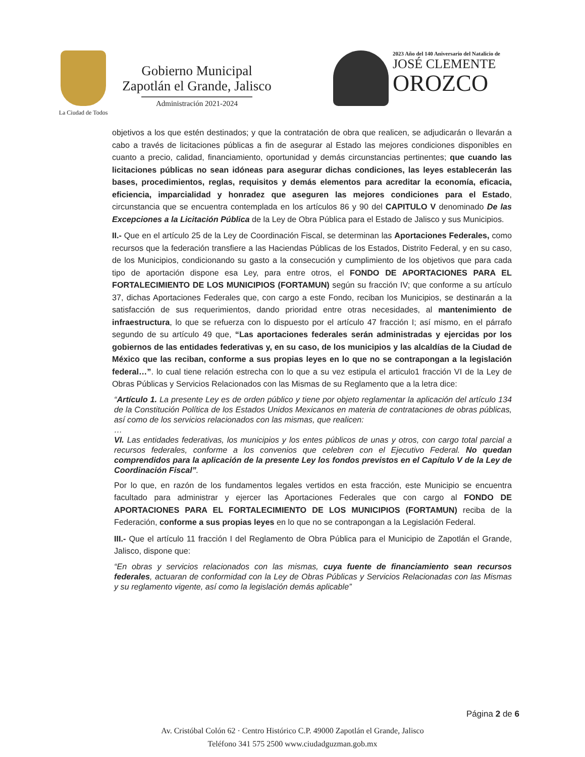La Ciudad de Todos
Gobierno Municipal
Zapotlán el Grande, Jalisco
Administración 2021-2024
2023 Año del 140 Aniversario del Natalicio de
JOSÉ CLEMENTE
OROZCO
objetivos a los que estén destinados; y que la contratación de obra que realicen, se adjudicarán o llevarán a cabo a través de licitaciones públicas a fin de asegurar al Estado las mejores condiciones disponibles en cuanto a precio, calidad, financiamiento, oportunidad y demás circunstancias pertinentes; que cuando las licitaciones públicas no sean idóneas para asegurar dichas condiciones, las leyes establecerán las bases, procedimientos, reglas, requisitos y demás elementos para acreditar la economía, eficacia, eficiencia, imparcialidad y honradez que aseguren las mejores condiciones para el Estado, circunstancia que se encuentra contemplada en los artículos 86 y 90 del CAPITULO V denominado De las Excepciones a la Licitación Pública de la Ley de Obra Pública para el Estado de Jalisco y sus Municipios.
II.- Que en el artículo 25 de la Ley de Coordinación Fiscal, se determinan las Aportaciones Federales, como recursos que la federación transfiere a las Haciendas Públicas de los Estados, Distrito Federal, y en su caso, de los Municipios, condicionando su gasto a la consecución y cumplimiento de los objetivos que para cada tipo de aportación dispone esa Ley, para entre otros, el FONDO DE APORTACIONES PARA EL FORTALECIMIENTO DE LOS MUNICIPIOS (FORTAMUN) según su fracción IV; que conforme a su artículo 37, dichas Aportaciones Federales que, con cargo a este Fondo, reciban los Municipios, se destinarán a la satisfacción de sus requerimientos, dando prioridad entre otras necesidades, al mantenimiento de infraestructura, lo que se refuerza con lo dispuesto por el artículo 47 fracción I; así mismo, en el párrafo segundo de su artículo 49 que, “Las aportaciones federales serán administradas y ejercidas por los gobiernos de las entidades federativas y, en su caso, de los municipios y las alcaldías de la Ciudad de México que las reciban, conforme a sus propias leyes en lo que no se contrapongan a la legislación federal…”. lo cual tiene relación estrecha con lo que a su vez estipula el articulo1 fracción VI de la Ley de Obras Públicas y Servicios Relacionados con las Mismas de su Reglamento que a la letra dice:
“Artículo 1. La presente Ley es de orden público y tiene por objeto reglamentar la aplicación del artículo 134 de la Constitución Política de los Estados Unidos Mexicanos en materia de contrataciones de obras públicas, así como de los servicios relacionados con las mismas, que realicen:
…
VI. Las entidades federativas, los municipios y los entes públicos de unas y otros, con cargo total parcial a recursos federales, conforme a los convenios que celebren con el Ejecutivo Federal. No quedan comprendidos para la aplicación de la presente Ley los fondos previstos en el Capítulo V de la Ley de Coordinación Fiscal”.
Por lo que, en razón de los fundamentos legales vertidos en esta fracción, este Municipio se encuentra facultado para administrar y ejercer las Aportaciones Federales que con cargo al FONDO DE APORTACIONES PARA EL FORTALECIMIENTO DE LOS MUNICIPIOS (FORTAMUN) reciba de la Federación, conforme a sus propias leyes en lo que no se contrapongan a la Legislación Federal.
III.- Que el artículo 11 fracción I del Reglamento de Obra Pública para el Municipio de Zapotlán el Grande, Jalisco, dispone que:
“En obras y servicios relacionados con las mismas, cuya fuente de financiamiento sean recursos federales, actuaran de conformidad con la Ley de Obras Públicas y Servicios Relacionadas con las Mismas y su reglamento vigente, así como la legislación demás aplicable”
Página 2 de 6
Av. Cristóbal Colón 62 · Centro Histórico C.P. 49000 Zapotlán el Grande, Jalisco
Teléfono 341 575 2500 www.ciudadguzman.gob.mx